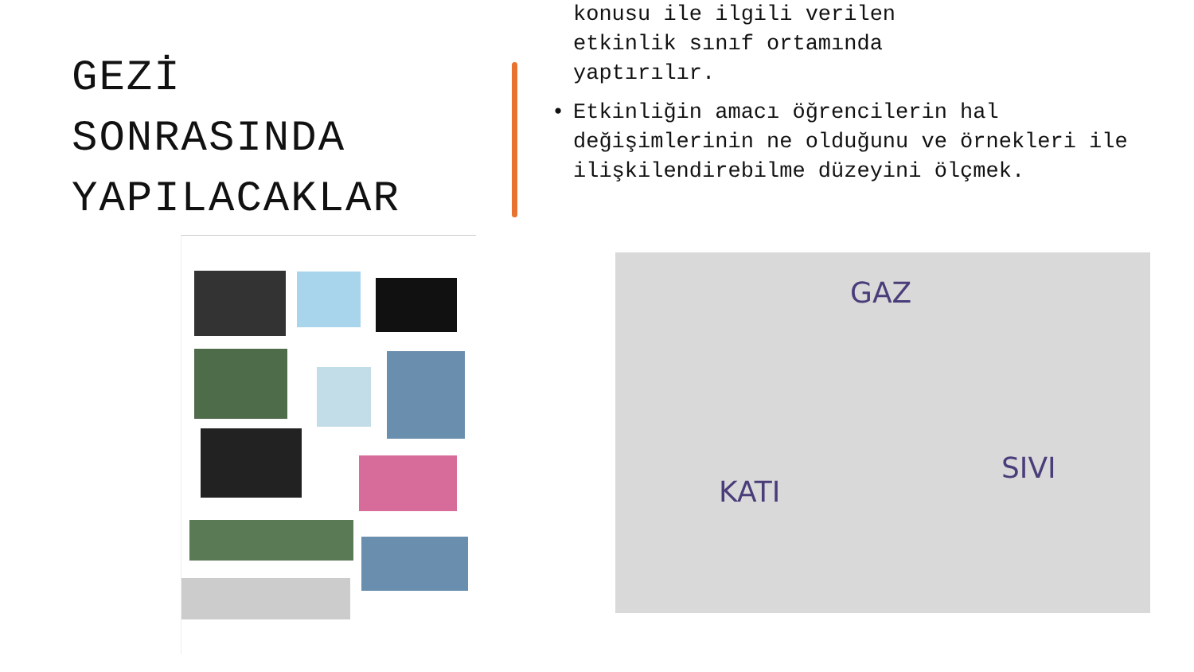GEZİ
SONRASINDA
YAPILACAKLAR
konusu ile ilgili verilen
etkinlik sınıf ortamında
yaptırılır.
• Etkinliğin amacı öğrencilerin hal değişimlerinin ne olduğunu ve örnekleri ile ilişkilendirebilme düzeyini ölçmek.
GAZ
KATI
SIVI